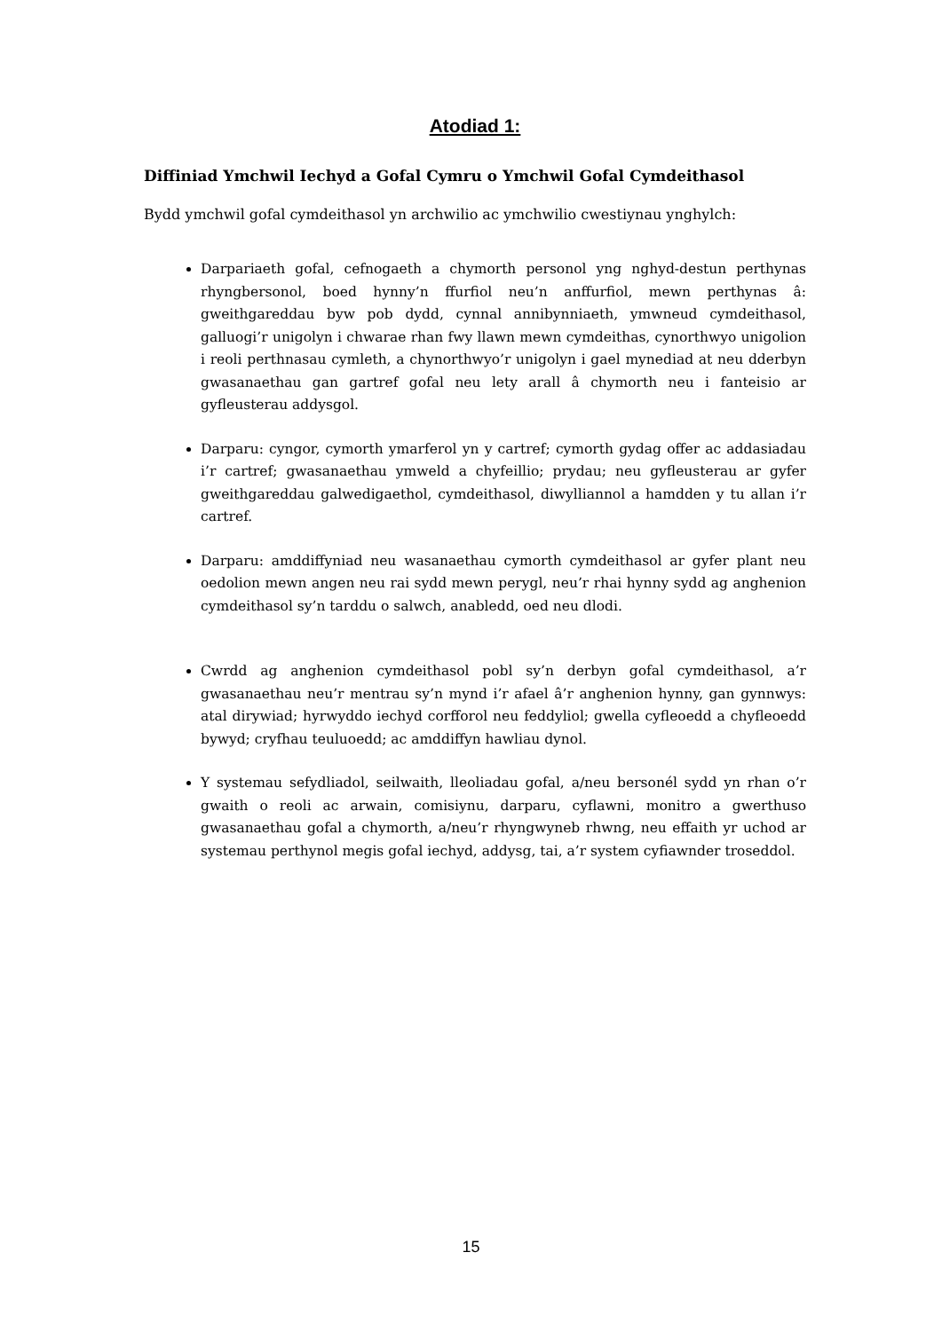Atodiad 1:
Diffiniad Ymchwil Iechyd a Gofal Cymru o Ymchwil Gofal Cymdeithasol
Bydd ymchwil gofal cymdeithasol yn archwilio ac ymchwilio cwestiynau ynghylch:
Darpariaeth gofal, cefnogaeth a chymorth personol yng nghyd-destun perthynas rhyngbersonol, boed hynny’n ffurfiol neu’n anffurfiol, mewn perthynas â: gweithgareddau byw pob dydd, cynnal annibynniaeth, ymwneud cymdeithasol, galluogi’r unigolyn i chwarae rhan fwy llawn mewn cymdeithas, cynorthwyo unigolion i reoli perthnasau cymleth, a chynorthwyo’r unigolyn i gael mynediad at neu dderbyn gwasanaethau gan gartref gofal neu lety arall â chymorth neu i fanteisio ar gyfleusterau addysgol.
Darparu: cyngor, cymorth ymarferol yn y cartref; cymorth gydag offer ac addasiadau i’r cartref; gwasanaethau ymweld a chyfeillio; prydau; neu gyfleusterau ar gyfer gweithgareddau galwedigaethol, cymdeithasol, diwylliannol a hamdden y tu allan i’r cartref.
Darparu: amddiffyniad neu wasanaethau cymorth cymdeithasol ar gyfer plant neu oedolion mewn angen neu rai sydd mewn perygl, neu’r rhai hynny sydd ag anghenion cymdeithasol sy’n tarddu o salwch, anabledd, oed neu dlodi.
Cwrdd ag anghenion cymdeithasol pobl sy’n derbyn gofal cymdeithasol, a’r gwasanaethau neu’r mentrau sy’n mynd i’r afael â’r anghenion hynny, gan gynnwys: atal dirywiad; hyrwyddo iechyd corfforol neu feddyliol; gwella cyfleoedd a chyfleoedd bywyd; cryfhau teuluoedd; ac amddiffyn hawliau dynol.
Y systemau sefydliadol, seilwaith, lleoliadau gofal, a/neu bersonél sydd yn rhan o’r gwaith o reoli ac arwain, comisiynu, darparu, cyflawni, monitro a gwerthuso gwasanaethau gofal a chymorth, a/neu’r rhyngwyneb rhwng, neu effaith yr uchod ar systemau perthynol megis gofal iechyd, addysg, tai, a’r system cyfiawnder troseddol.
15